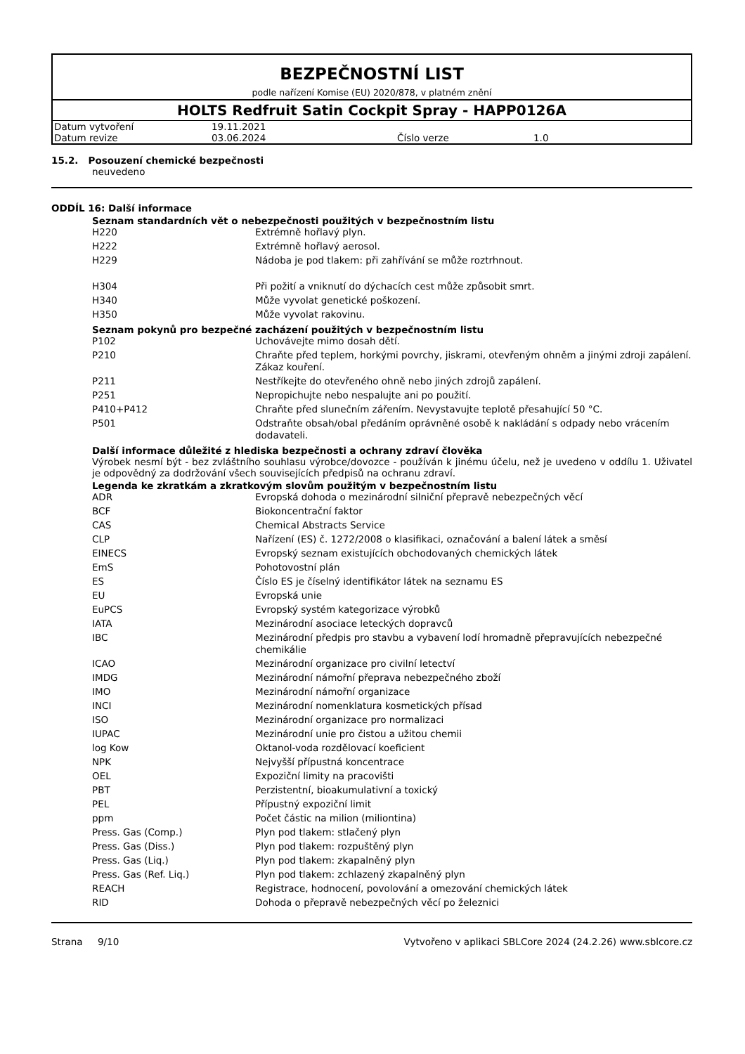BEZPEČNOSTNÍ LIST
podle nařízení Komise (EU) 2020/878, v platném znění
HOLTS Redfruit Satin Cockpit Spray - HAPP0126A
| Datum vytvoření | 19.11.2021 | | |
| Datum revize | 03.06.2024 | Číslo verze | 1.0 |
15.2. Posouzení chemické bezpečnosti
neuvedeno
ODDÍL 16: Další informace
Seznam standardních vět o nebezpečnosti použitých v bezpečnostním listu
| H220 | Extrémně hořlavý plyn. |
| H222 | Extrémně hořlavý aerosol. |
| H229 | Nádoba je pod tlakem: při zahřívání se může roztrhnout. |
| H304 | Při požití a vniknutí do dýchacích cest může způsobit smrt. |
| H340 | Může vyvolat genetické poškození. |
| H350 | Může vyvolat rakovinu. |
Seznam pokynů pro bezpečné zacházení použitých v bezpečnostním listu
| P102 | Uchovávejte mimo dosah dětí. |
| P210 | Chraňte před teplem, horkými povrchy, jiskrami, otevřeným ohněm a jinými zdroji zapálení. Zákaz kouření. |
| P211 | Nestříkejte do otevřeného ohně nebo jiných zdrojů zapálení. |
| P251 | Nepropichujte nebo nespalujte ani po použití. |
| P410+P412 | Chraňte před slunečním zářením. Nevystavujte teplotě přesahující 50 °C. |
| P501 | Odstraňte obsah/obal předáním oprávněné osobě k nakládání s odpady nebo vrácením dodavateli. |
Další informace důležité z hlediska bezpečnosti a ochrany zdraví člověka
Výrobek nesmí být - bez zvláštního souhlasu výrobce/dovozce - používán k jinému účelu, než je uvedeno v oddílu 1. Uživatel je odpovědný za dodržování všech souvisejících předpisů na ochranu zdraví.
Legenda ke zkratkám a zkratkovým slovům použitým v bezpečnostním listu
| ADR | Evropská dohoda o mezinárodní silniční přepravě nebezpečných věcí |
| BCF | Biokoncentrační faktor |
| CAS | Chemical Abstracts Service |
| CLP | Nařízení (ES) č. 1272/2008 o klasifikaci, označování a balení látek a směsí |
| EINECS | Evropský seznam existujících obchodovaných chemických látek |
| EmS | Pohotovostní plán |
| ES | Číslo ES je číselný identifikátor látek na seznamu ES |
| EU | Evropská unie |
| EuPCS | Evropský systém kategorizace výrobků |
| IATA | Mezinárodní asociace leteckých dopravců |
| IBC | Mezinárodní předpis pro stavbu a vybavení lodí hromadně přepravujících nebezpečné chemikálie |
| ICAO | Mezinárodní organizace pro civilní letectví |
| IMDG | Mezinárodní námořní přeprava nebezpečného zboží |
| IMO | Mezinárodní námořní organizace |
| INCI | Mezinárodní nomenklatura kosmetických přísad |
| ISO | Mezinárodní organizace pro normalizaci |
| IUPAC | Mezinárodní unie pro čistou a užitou chemii |
| log Kow | Oktanol-voda rozdělovací koeficient |
| NPK | Nejvyšší přípustná koncentrace |
| OEL | Expoziční limity na pracovišti |
| PBT | Perzistentní, bioakumulativní a toxický |
| PEL | Přípustný expoziční limit |
| ppm | Počet částic na milion (miliontina) |
| Press. Gas (Comp.) | Plyn pod tlakem: stlačený plyn |
| Press. Gas (Diss.) | Plyn pod tlakem: rozpuštěný plyn |
| Press. Gas (Liq.) | Plyn pod tlakem: zkapalněný plyn |
| Press. Gas (Ref. Liq.) | Plyn pod tlakem: zchlazený zkapalněný plyn |
| REACH | Registrace, hodnocení, povolování a omezování chemických látek |
| RID | Dohoda o přepravě nebezpečných věcí po železnici |
Strana 9/10 Vytvořeno v aplikaci SBLCore 2024 (24.2.26) www.sblcore.cz